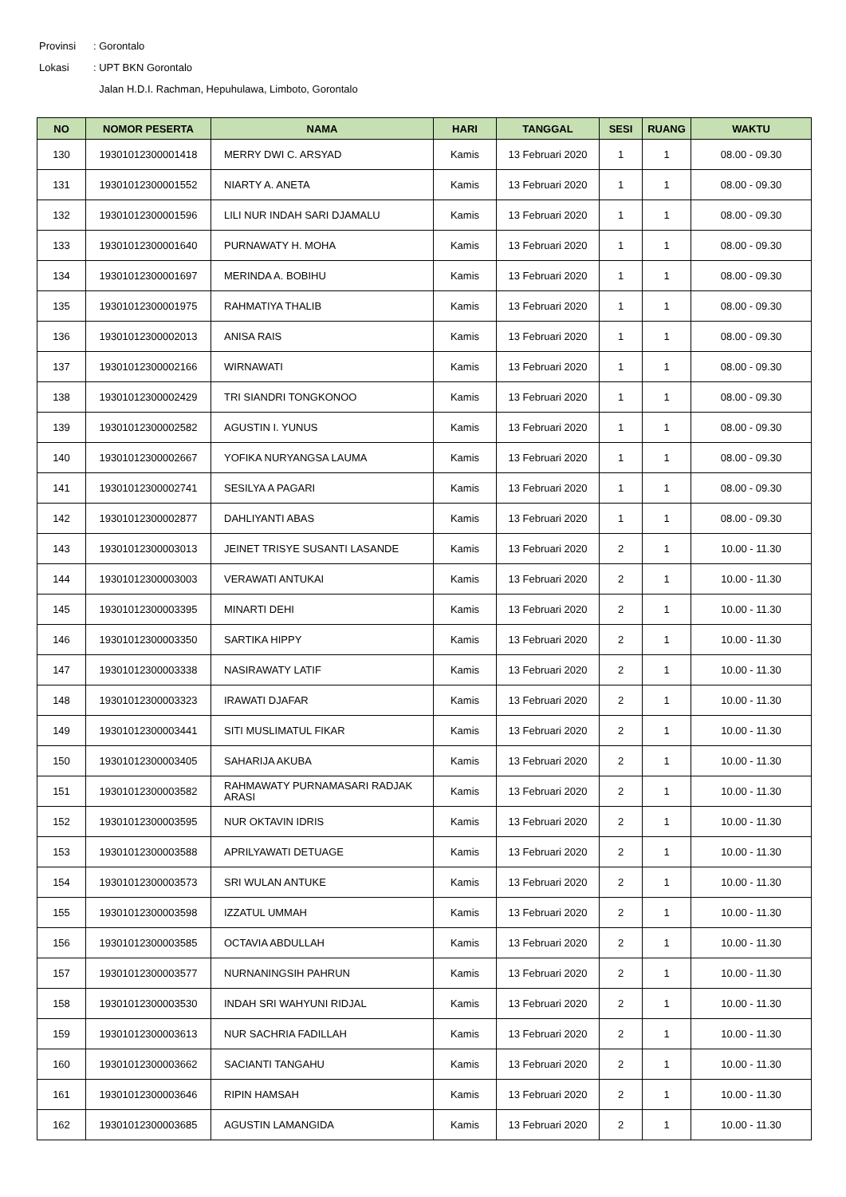Provinsi: Gorontalo
Lokasi: UPT BKN Gorontalo
Jalan H.D.I. Rachman, Hepuhulawa, Limboto, Gorontalo
| NO | NOMOR PESERTA | NAMA | HARI | TANGGAL | SESI | RUANG | WAKTU |
| --- | --- | --- | --- | --- | --- | --- | --- |
| 130 | 19301012300001418 | MERRY DWI C. ARSYAD | Kamis | 13 Februari 2020 | 1 | 1 | 08.00 - 09.30 |
| 131 | 19301012300001552 | NIARTY A. ANETA | Kamis | 13 Februari 2020 | 1 | 1 | 08.00 - 09.30 |
| 132 | 19301012300001596 | LILI NUR INDAH SARI DJAMALU | Kamis | 13 Februari 2020 | 1 | 1 | 08.00 - 09.30 |
| 133 | 19301012300001640 | PURNAWATY H. MOHA | Kamis | 13 Februari 2020 | 1 | 1 | 08.00 - 09.30 |
| 134 | 19301012300001697 | MERINDA A. BOBIHU | Kamis | 13 Februari 2020 | 1 | 1 | 08.00 - 09.30 |
| 135 | 19301012300001975 | RAHMATIYA THALIB | Kamis | 13 Februari 2020 | 1 | 1 | 08.00 - 09.30 |
| 136 | 19301012300002013 | ANISA RAIS | Kamis | 13 Februari 2020 | 1 | 1 | 08.00 - 09.30 |
| 137 | 19301012300002166 | WIRNAWATI | Kamis | 13 Februari 2020 | 1 | 1 | 08.00 - 09.30 |
| 138 | 19301012300002429 | TRI SIANDRI TONGKONOO | Kamis | 13 Februari 2020 | 1 | 1 | 08.00 - 09.30 |
| 139 | 19301012300002582 | AGUSTIN I. YUNUS | Kamis | 13 Februari 2020 | 1 | 1 | 08.00 - 09.30 |
| 140 | 19301012300002667 | YOFIKA NURYANGSA LAUMA | Kamis | 13 Februari 2020 | 1 | 1 | 08.00 - 09.30 |
| 141 | 19301012300002741 | SESILYA A PAGARI | Kamis | 13 Februari 2020 | 1 | 1 | 08.00 - 09.30 |
| 142 | 19301012300002877 | DAHLIYANTI ABAS | Kamis | 13 Februari 2020 | 1 | 1 | 08.00 - 09.30 |
| 143 | 19301012300003013 | JEINET TRISYE SUSANTI LASANDE | Kamis | 13 Februari 2020 | 2 | 1 | 10.00 - 11.30 |
| 144 | 19301012300003003 | VERAWATI ANTUKAI | Kamis | 13 Februari 2020 | 2 | 1 | 10.00 - 11.30 |
| 145 | 19301012300003395 | MINARTI DEHI | Kamis | 13 Februari 2020 | 2 | 1 | 10.00 - 11.30 |
| 146 | 19301012300003350 | SARTIKA HIPPY | Kamis | 13 Februari 2020 | 2 | 1 | 10.00 - 11.30 |
| 147 | 19301012300003338 | NASIRAWATY LATIF | Kamis | 13 Februari 2020 | 2 | 1 | 10.00 - 11.30 |
| 148 | 19301012300003323 | IRAWATI DJAFAR | Kamis | 13 Februari 2020 | 2 | 1 | 10.00 - 11.30 |
| 149 | 19301012300003441 | SITI MUSLIMATUL FIKAR | Kamis | 13 Februari 2020 | 2 | 1 | 10.00 - 11.30 |
| 150 | 19301012300003405 | SAHARIJA AKUBA | Kamis | 13 Februari 2020 | 2 | 1 | 10.00 - 11.30 |
| 151 | 19301012300003582 | RAHMAWATY PURNAMASARI RADJAK ARASI | Kamis | 13 Februari 2020 | 2 | 1 | 10.00 - 11.30 |
| 152 | 19301012300003595 | NUR OKTAVIN IDRIS | Kamis | 13 Februari 2020 | 2 | 1 | 10.00 - 11.30 |
| 153 | 19301012300003588 | APRILYAWATI DETUAGE | Kamis | 13 Februari 2020 | 2 | 1 | 10.00 - 11.30 |
| 154 | 19301012300003573 | SRI WULAN ANTUKE | Kamis | 13 Februari 2020 | 2 | 1 | 10.00 - 11.30 |
| 155 | 19301012300003598 | IZZATUL UMMAH | Kamis | 13 Februari 2020 | 2 | 1 | 10.00 - 11.30 |
| 156 | 19301012300003585 | OCTAVIA ABDULLAH | Kamis | 13 Februari 2020 | 2 | 1 | 10.00 - 11.30 |
| 157 | 19301012300003577 | NURNANINGSIH PAHRUN | Kamis | 13 Februari 2020 | 2 | 1 | 10.00 - 11.30 |
| 158 | 19301012300003530 | INDAH SRI WAHYUNI RIDJAL | Kamis | 13 Februari 2020 | 2 | 1 | 10.00 - 11.30 |
| 159 | 19301012300003613 | NUR SACHRIA FADILLAH | Kamis | 13 Februari 2020 | 2 | 1 | 10.00 - 11.30 |
| 160 | 19301012300003662 | SACIANTI TANGAHU | Kamis | 13 Februari 2020 | 2 | 1 | 10.00 - 11.30 |
| 161 | 19301012300003646 | RIPIN HAMSAH | Kamis | 13 Februari 2020 | 2 | 1 | 10.00 - 11.30 |
| 162 | 19301012300003685 | AGUSTIN LAMANGIDA | Kamis | 13 Februari 2020 | 2 | 1 | 10.00 - 11.30 |